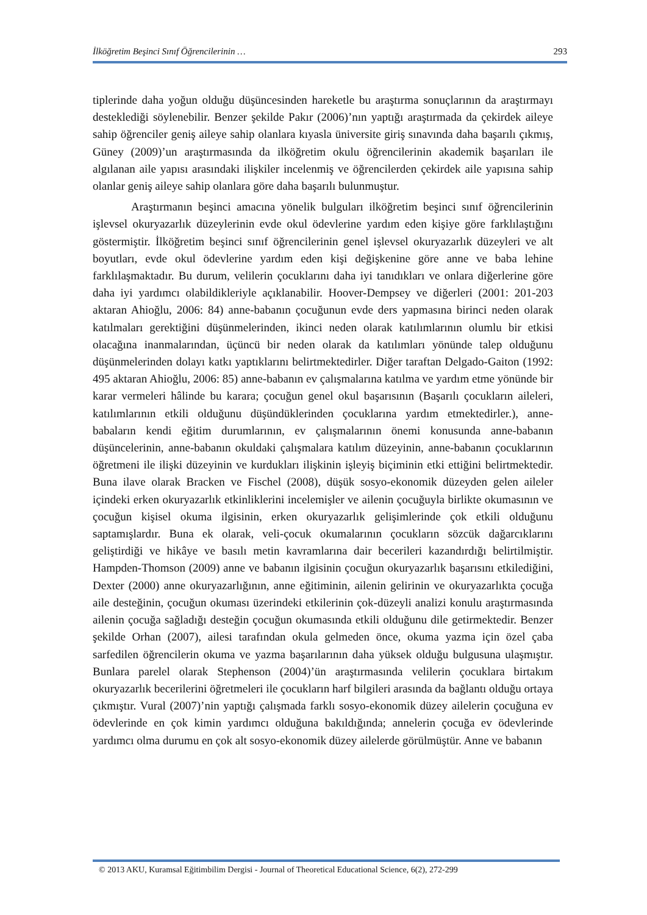İlköğretim Beşinci Sınıf Öğrencilerinin … 293
tiplerinde daha yoğun olduğu düşüncesinden hareketle bu araştırma sonuçlarının da araştırmayı desteklediği söylenebilir. Benzer şekilde Pakır (2006)’nın yaptığı araştırmada da çekirdek aileye sahip öğrenciler geniş aileye sahip olanlara kıyasla üniversite giriş sınavında daha başarılı çıkmış, Güney (2009)’un araştırmasında da ilköğretim okulu öğrencilerinin akademik başarıları ile algılanan aile yapısı arasındaki ilişkiler incelenmiş ve öğrencilerden çekirdek aile yapısına sahip olanlar geniş aileye sahip olanlara göre daha başarılı bulunmuştur.
Araştırmanın beşinci amacına yönelik bulguları ilköğretim beşinci sınıf öğrencilerinin işlevsel okuryazarlık düzeylerinin evde okul ödevlerine yardım eden kişiye göre farklılaştığını göstermiştir. İlköğretim beşinci sınıf öğrencilerinin genel işlevsel okuryazarlık düzeyleri ve alt boyutları, evde okul ödevlerine yardım eden kişi değişkenine göre anne ve baba lehine farklılaşmaktadır. Bu durum, velilerin çocuklarını daha iyi tanıdıkları ve onlara diğerlerine göre daha iyi yardımcı olabildikleriyle açıklanabilir. Hoover-Dempsey ve diğerleri (2001: 201-203 aktaran Ahioğlu, 2006: 84) anne-babanın çocuğunun evde ders yapmasına birinci neden olarak katılmaları gerektiğini düşünmelerinden, ikinci neden olarak katılımlarının olumlu bir etkisi olacağına inanmalarından, üçüncü bir neden olarak da katılımları yönünde talep olduğunu düşünmelerinden dolayı katkı yaptıklarını belirtmektedirler. Diğer taraftan Delgado-Gaiton (1992: 495 aktaran Ahioğlu, 2006: 85) anne-babanın ev çalışmalarına katılma ve yardım etme yönünde bir karar vermeleri hâlinde bu karara; çocuğun genel okul başarısının (Başarılı çocukların aileleri, katılımlarının etkili olduğunu düşündüklerinden çocuklarına yardım etmektedirler.), anne-babaların kendi eğitim durumlarının, ev çalışmalarının önemi konusunda anne-babanın düşüncelerinin, anne-babanın okuldaki çalışmalara katılım düzeyinin, anne-babanın çocuklarının öğretmeni ile ilişki düzeyinin ve kurdukları ilişkinin işleyiş biçiminin etki ettiğini belirtmektedir. Buna ilave olarak Bracken ve Fischel (2008), düşük sosyo-ekonomik düzeyden gelen aileler içindeki erken okuryazarlık etkinliklerini incelemişler ve ailenin çocuğuyla birlikte okumasının ve çocuğun kişisel okuma ilgisinin, erken okuryazarlık gelişimlerinde çok etkili olduğunu saptamışlardır. Buna ek olarak, veli-çocuk okumalarının çocukların sözcük dağarcıklarını geliştirdiği ve hikâye ve basılı metin kavramlarına dair becerileri kazandırdığı belirtilmiştir. Hampden-Thomson (2009) anne ve babanın ilgisinin çocuğun okuryazarlık başarısını etkilediğini, Dexter (2000) anne okuryazarlığının, anne eğitiminin, ailenin gelirinin ve okuryazarlıkta çocuğa aile desteğinin, çocuğun okuması üzerindeki etkilerinin çok-düzeyli analizi konulu araştırmasında ailenin çocuğa sağladığı desteğin çocuğun okumasında etkili olduğunu dile getirmektedir. Benzer şekilde Orhan (2007), ailesi tarafından okula gelmeden önce, okuma yazma için özel çaba sarfedilen öğrencilerin okuma ve yazma başarılarının daha yüksek olduğu bulgusuna ulaşmıştır. Bunlara parelel olarak Stephenson (2004)’ün araştırmasında velilerin çocuklara birtakım okuryazarlık becerilerini öğretmeleri ile çocukların harf bilgileri arasında da bağlantı olduğu ortaya çıkmıştır. Vural (2007)’nin yaptığı çalışmada farklı sosyo-ekonomik düzey ailelerin çocuğuna ev ödevlerinde en çok kimin yardımcı olduğuna bakıldığında; annelerin çocuğa ev ödevlerinde yardımcı olma durumu en çok alt sosyo-ekonomik düzey ailelerde görülmüştür. Anne ve babanın
© 2013 AKU, Kuramsal Eğitimbilim Dergisi - Journal of Theoretical Educational Science, 6(2), 272-299